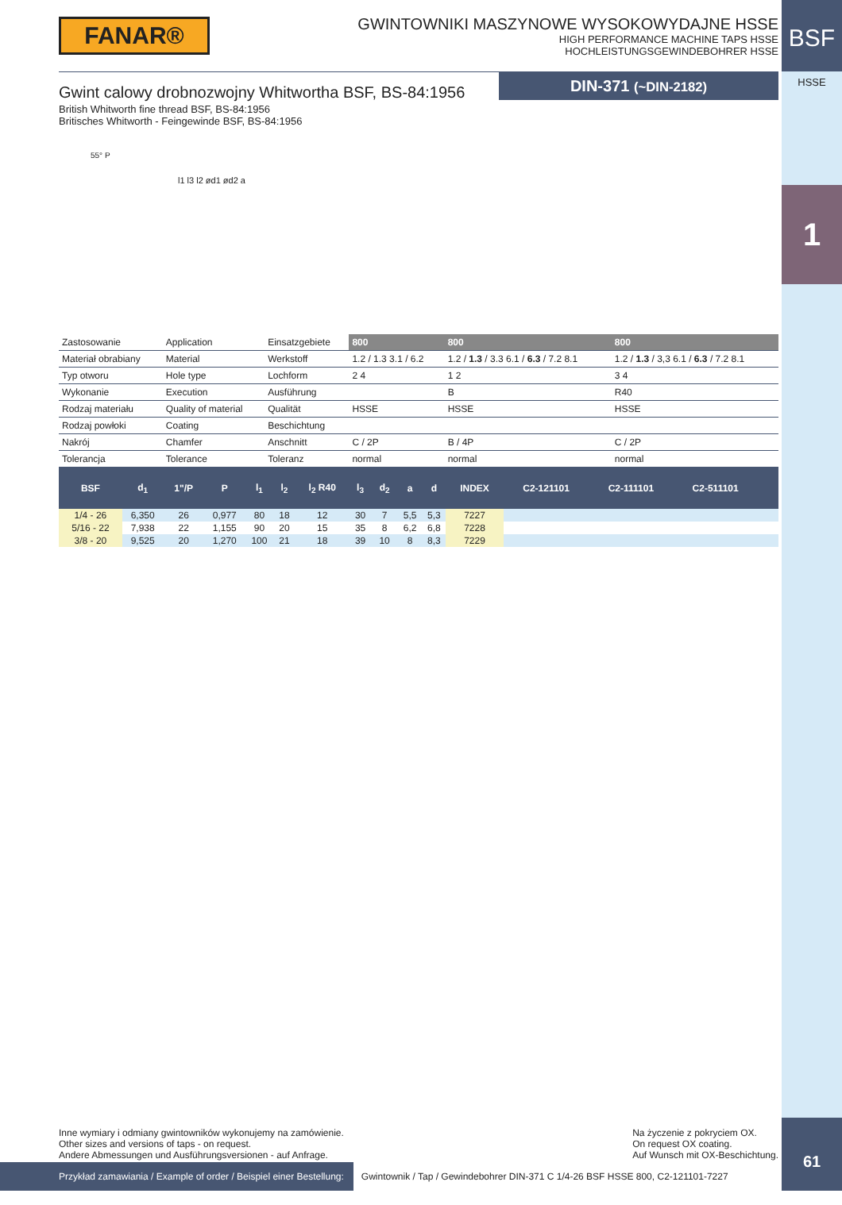BSF
HSSE
1
61
FANAR®
GWINTOWNIKI MASZYNOWE WYSOKOWYDAJNE HSSE
HIGH PERFORMANCE MACHINE TAPS HSSE
HOCHLEISTUNGSGEWINDEBOHRER HSSE
Gwint calowy drobnozwojny Whitwortha BSF, BS-84:1956
British Whitworth fine thread BSF, BS-84:1956
Britisches Whitworth - Feingewinde BSF, BS-84:1956
55° P
l1 l3 l2 ød1 ød2 a
DIN-371 (~DIN-2182)
| Zastosowanie | Application | Einsatzgebiete | 800 | 800 | 800 |
| Materiał obrabiany | Material | Werkstoff | 1.2 / 1.3 3.1 / 6.2 | 1.2 / 1.3 / 3.3 6.1 / 6.3 / 7.2 8.1 | 1.2 / 1.3 / 3,3 6.1 / 6.3 / 7.2 8.1 |
| Typ otworu | Hole type | Lochform | 2 4 | 1 2 | 3 4 |
| Wykonanie | Execution | Ausführung | | B | R40 |
| Rodzaj materiału | Quality of material | Qualität | HSSE | HSSE | HSSE |
| Rodzaj powłoki | Coating | Beschichtung | | | |
| Nakrój | Chamfer | Anschnitt | C / 2P | B / 4P | C / 2P |
| Tolerancja | Tolerance | Toleranz | normal | normal | normal |
| BSF | d<sub>1</sub> | 1"/P | P | l<sub>1</sub> | l<sub>2</sub> | l<sub>2</sub> R40 | l<sub>3</sub> | d<sub>2</sub> | a | d | INDEX | C2-121101 | C2-111101 | C2-511101 | | |
| --- | --- | --- | --- | --- | --- | --- | --- | --- | --- | --- | --- | --- | --- | --- | --- | --- |
| 1/4 - 26 | 6,350 | 26 | 0,977 | 80 | 18 | 12 | 30 | 7 | 5,5 | 5,3 | 7227 | | | | | |
| 5/16 - 22 | 7,938 | 22 | 1,155 | 90 | 20 | 15 | 35 | 8 | 6,2 | 6,8 | 7228 | | | | | |
| 3/8 - 20 | 9,525 | 20 | 1,270 | 100 | 21 | 18 | 39 | 10 | 8 | 8,3 | 7229 | | | | | |
Inne wymiary i odmiany gwintowników wykonujemy na zamówienie.
Other sizes and versions of taps - on request.
Andere Abmessungen und Ausführungsversionen - auf Anfrage.
Na życzenie z pokryciem OX.
On request OX coating.
Auf Wunsch mit OX-Beschichtung.
Przykład zamawiania / Example of order / Beispiel einer Bestellung: Gwintownik / Tap / Gewindebohrer DIN-371 C 1/4-26 BSF HSSE 800, C2-121101-7227